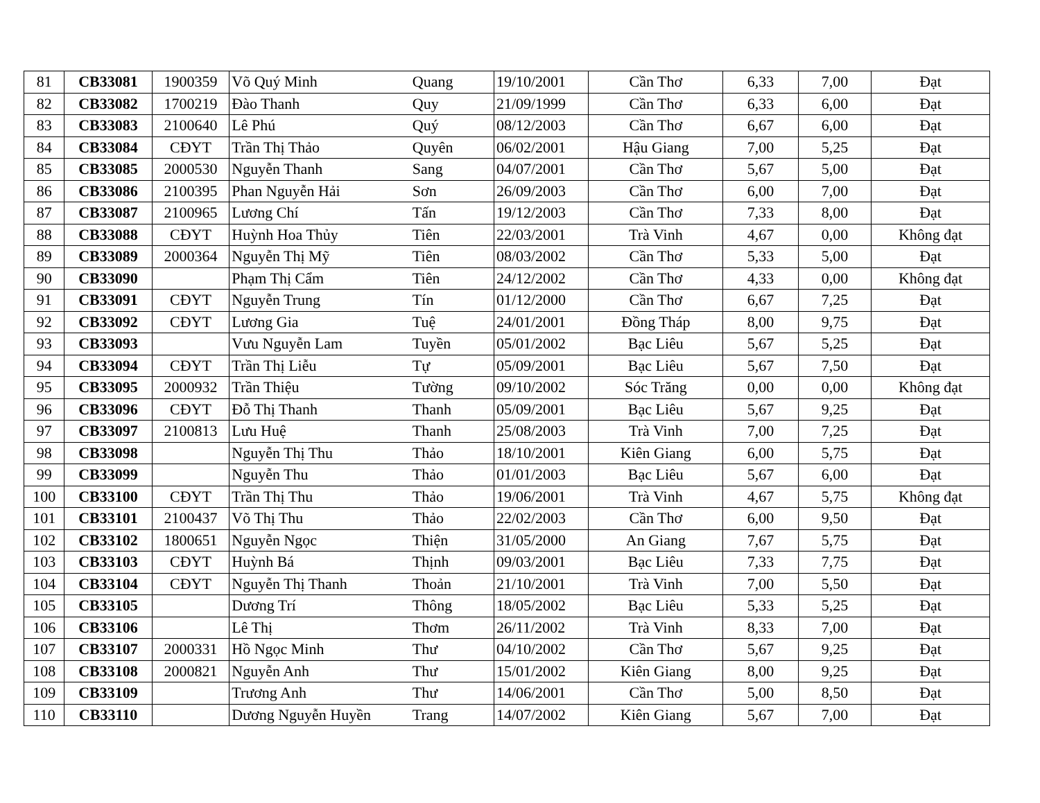| 81 | CB33081 | 1900359 | Võ Quý Minh | Quang | 19/10/2001 | Cần Thơ | 6,33 | 7,00 | Đạt |
| 82 | CB33082 | 1700219 | Đào Thanh | Quy | 21/09/1999 | Cần Thơ | 6,33 | 6,00 | Đạt |
| 83 | CB33083 | 2100640 | Lê Phú | Quý | 08/12/2003 | Cần Thơ | 6,67 | 6,00 | Đạt |
| 84 | CB33084 | CĐYT | Trần Thị Thảo | Quyên | 06/02/2001 | Hậu Giang | 7,00 | 5,25 | Đạt |
| 85 | CB33085 | 2000530 | Nguyễn Thanh | Sang | 04/07/2001 | Cần Thơ | 5,67 | 5,00 | Đạt |
| 86 | CB33086 | 2100395 | Phan Nguyễn Hải | Sơn | 26/09/2003 | Cần Thơ | 6,00 | 7,00 | Đạt |
| 87 | CB33087 | 2100965 | Lương Chí | Tấn | 19/12/2003 | Cần Thơ | 7,33 | 8,00 | Đạt |
| 88 | CB33088 | CĐYT | Huỳnh Hoa Thủy | Tiên | 22/03/2001 | Trà Vinh | 4,67 | 0,00 | Không đạt |
| 89 | CB33089 | 2000364 | Nguyễn Thị Mỹ | Tiên | 08/03/2002 | Cần Thơ | 5,33 | 5,00 | Đạt |
| 90 | CB33090 | | Phạm Thị Cẩm | Tiên | 24/12/2002 | Cần Thơ | 4,33 | 0,00 | Không đạt |
| 91 | CB33091 | CĐYT | Nguyễn Trung | Tín | 01/12/2000 | Cần Thơ | 6,67 | 7,25 | Đạt |
| 92 | CB33092 | CĐYT | Lương Gia | Tuệ | 24/01/2001 | Đồng Tháp | 8,00 | 9,75 | Đạt |
| 93 | CB33093 | | Vưu Nguyễn Lam | Tuyền | 05/01/2002 | Bạc Liêu | 5,67 | 5,25 | Đạt |
| 94 | CB33094 | CĐYT | Trần Thị Liễu | Tự | 05/09/2001 | Bạc Liêu | 5,67 | 7,50 | Đạt |
| 95 | CB33095 | 2000932 | Trần Thiệu | Tường | 09/10/2002 | Sóc Trăng | 0,00 | 0,00 | Không đạt |
| 96 | CB33096 | CĐYT | Đỗ Thị Thanh | Thanh | 05/09/2001 | Bạc Liêu | 5,67 | 9,25 | Đạt |
| 97 | CB33097 | 2100813 | Lưu Huệ | Thanh | 25/08/2003 | Trà Vinh | 7,00 | 7,25 | Đạt |
| 98 | CB33098 | | Nguyễn Thị Thu | Thảo | 18/10/2001 | Kiên Giang | 6,00 | 5,75 | Đạt |
| 99 | CB33099 | | Nguyễn Thu | Thảo | 01/01/2003 | Bạc Liêu | 5,67 | 6,00 | Đạt |
| 100 | CB33100 | CĐYT | Trần Thị Thu | Thảo | 19/06/2001 | Trà Vinh | 4,67 | 5,75 | Không đạt |
| 101 | CB33101 | 2100437 | Võ Thị Thu | Thảo | 22/02/2003 | Cần Thơ | 6,00 | 9,50 | Đạt |
| 102 | CB33102 | 1800651 | Nguyễn Ngọc | Thiện | 31/05/2000 | An Giang | 7,67 | 5,75 | Đạt |
| 103 | CB33103 | CĐYT | Huỳnh Bá | Thịnh | 09/03/2001 | Bạc Liêu | 7,33 | 7,75 | Đạt |
| 104 | CB33104 | CĐYT | Nguyễn Thị Thanh | Thoản | 21/10/2001 | Trà Vinh | 7,00 | 5,50 | Đạt |
| 105 | CB33105 | | Dương Trí | Thông | 18/05/2002 | Bạc Liêu | 5,33 | 5,25 | Đạt |
| 106 | CB33106 | | Lê Thị | Thơm | 26/11/2002 | Trà Vinh | 8,33 | 7,00 | Đạt |
| 107 | CB33107 | 2000331 | Hồ Ngọc Minh | Thư | 04/10/2002 | Cần Thơ | 5,67 | 9,25 | Đạt |
| 108 | CB33108 | 2000821 | Nguyễn Anh | Thư | 15/01/2002 | Kiên Giang | 8,00 | 9,25 | Đạt |
| 109 | CB33109 | | Trương Anh | Thư | 14/06/2001 | Cần Thơ | 5,00 | 8,50 | Đạt |
| 110 | CB33110 | | Dương Nguyễn Huyền | Trang | 14/07/2002 | Kiên Giang | 5,67 | 7,00 | Đạt |